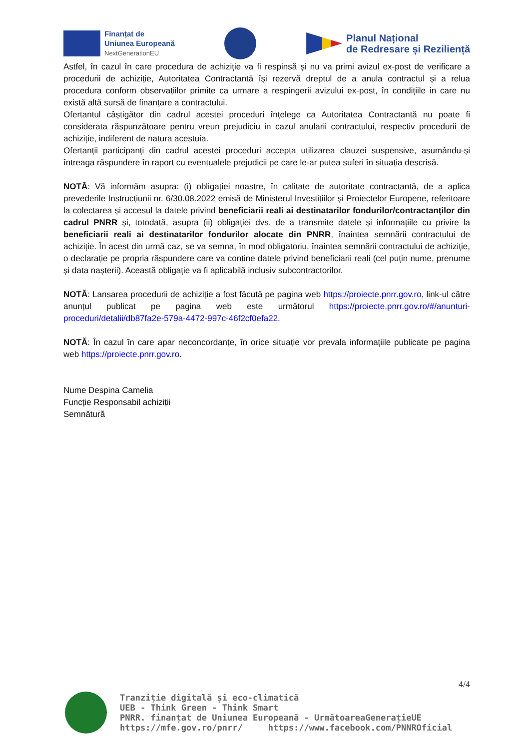Finanțat de
Uniunea Europeană
NextGenerationEU
Planul Național
de Redresare și Reziliență
Astfel, în cazul în care procedura de achiziție va fi respinsă și nu va primi avizul ex-post de verificare a procedurii de achiziție, Autoritatea Contractantă își rezervă dreptul de a anula contractul și a relua procedura conform observațiilor primite ca urmare a respingerii avizului ex-post, în condițiile in care nu există altă sursă de finanțare a contractului.
Ofertantul câștigător din cadrul acestei proceduri înțelege ca Autoritatea Contractantă nu poate fi considerata răspunzătoare pentru vreun prejudiciu in cazul anularii contractului, respectiv procedurii de achiziție, indiferent de natura acestuia.
Ofertanții participanți din cadrul acestei proceduri accepta utilizarea clauzei suspensive, asumându-și întreaga răspundere în raport cu eventualele prejudicii pe care le-ar putea suferi în situația descrisă.
NOTĂ: Vă informăm asupra: (i) obligației noastre, în calitate de autoritate contractantă, de a aplica prevederile Instrucțiunii nr. 6/30.08.2022 emisă de Ministerul Investițiilor și Proiectelor Europene, referitoare la colectarea și accesul la datele privind beneficiarii reali ai destinatarilor fondurilor/contractanților din cadrul PNRR și, totodată, asupra (ii) obligației dvs. de a transmite datele și informațiile cu privire la beneficiarii reali ai destinatarilor fondurilor alocate din PNRR, înaintea semnării contractului de achiziție. În acest din urmă caz, se va semna, în mod obligatoriu, înaintea semnării contractului de achiziție, o declarație pe propria răspundere care va conține datele privind beneficiarii reali (cel puțin nume, prenume și data nașterii). Această obligație va fi aplicabilă inclusiv subcontractorilor.
NOTĂ: Lansarea procedurii de achiziție a fost făcută pe pagina web https://proiecte.pnrr.gov.ro, link-ul către anunțul publicat pe pagina web este următorul https://proiecte.pnrr.gov.ro/#/anunturi-proceduri/detalii/db87fa2e-579a-4472-997c-46f2cf0efa22.
NOTĂ: În cazul în care apar neconcordanțe, în orice situație vor prevala informațiile publicate pe pagina web https://proiecte.pnrr.gov.ro.
Nume Despina Camelia
Funcție Responsabil achiziții
Semnătură
4/4
Tranziție digitală și eco-climatică
UEB - Think Green - Think Smart
PNRR. finanțat de Uniunea Europeană - UrmătoareaGenerațieUE
https://mfe.gov.ro/pnrr/ https://www.facebook.com/PNNROficial